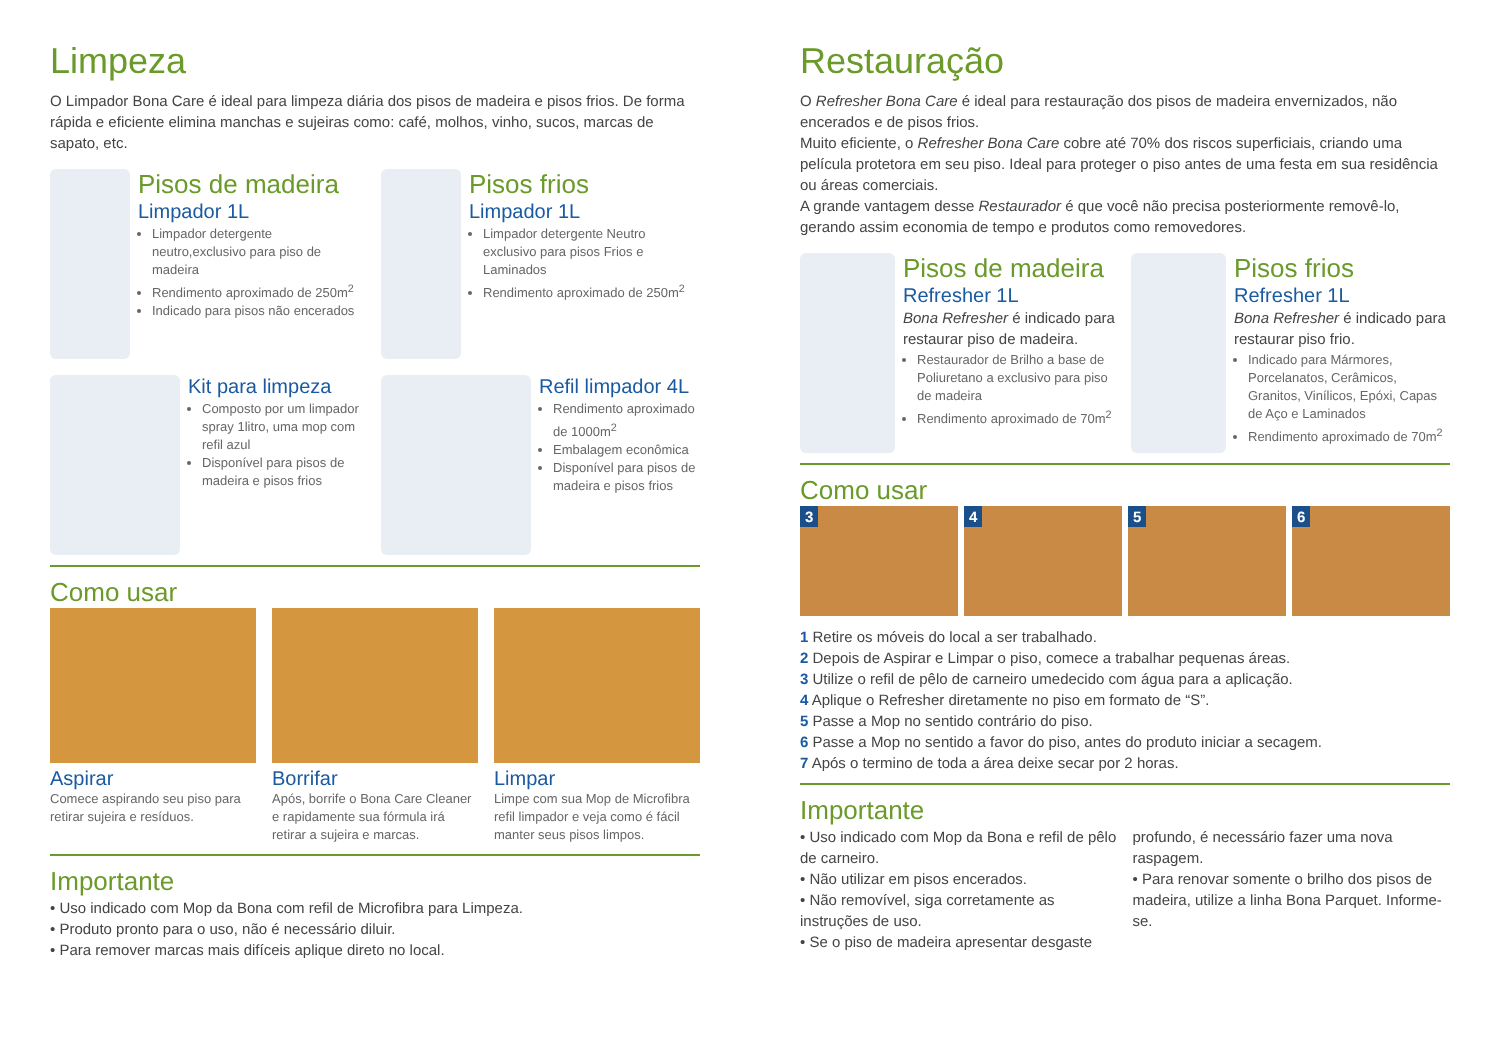Limpeza
O Limpador Bona Care é ideal para limpeza diária dos pisos de madeira e pisos frios. De forma rápida e eficiente elimina manchas e sujeiras como: café, molhos, vinho, sucos, marcas de sapato, etc.
Pisos de madeira
Limpador 1L
Limpador detergente neutro,exclusivo para piso de madeira
Rendimento aproximado de 250m<sup>2</sup>
Indicado para pisos não encerados
Pisos frios
Limpador 1L
Limpador detergente Neutro exclusivo para pisos Frios e Laminados
Rendimento aproximado de 250m<sup>2</sup>
Kit para limpeza
Composto por um limpador spray 1litro, uma mop com refil azul
Disponível para pisos de madeira e pisos frios
Refil limpador 4L
Rendimento aproximado de 1000m<sup>2</sup>
Embalagem econômica
Disponível para pisos de madeira e pisos frios
Como usar
Aspirar
Comece aspirando seu piso para retirar sujeira e resíduos.
Borrifar
Após, borrife o Bona Care Cleaner e rapidamente sua fórmula irá retirar a sujeira e marcas.
Limpar
Limpe com sua Mop de Microfibra refil limpador e veja como é fácil manter seus pisos limpos.
Importante
• Uso indicado com Mop da Bona com refil de Microfibra para Limpeza.
• Produto pronto para o uso, não é necessário diluir.
• Para remover marcas mais difíceis aplique direto no local.
Restauração
O Refresher Bona Care é ideal para restauração dos pisos de madeira envernizados, não encerados e de pisos frios.
Muito eficiente, o Refresher Bona Care cobre até 70% dos riscos superficiais, criando uma película protetora em seu piso. Ideal para proteger o piso antes de uma festa em sua residência ou áreas comerciais.
A grande vantagem desse Restaurador é que você não precisa posteriormente removê-lo, gerando assim economia de tempo e produtos como removedores.
Pisos de madeira
Refresher 1L
Bona Refresher é indicado para restaurar piso de madeira.
Restaurador de Brilho a base de Poliuretano a exclusivo para piso de madeira
Rendimento aproximado de 70m<sup>2</sup>
Pisos frios
Refresher 1L
Bona Refresher é indicado para restaurar piso frio.
Indicado para Mármores, Porcelanatos, Cerâmicos, Granitos, Vinílicos, Epóxi, Capas de Aço e Laminados
Rendimento aproximado de 70m<sup>2</sup>
Como usar
3 4 5 6
1 Retire os móveis do local a ser trabalhado.
2 Depois de Aspirar e Limpar o piso, comece a trabalhar pequenas áreas.
3 Utilize o refil de pêlo de carneiro umedecido com água para a aplicação.
4 Aplique o Refresher diretamente no piso em formato de “S”.
5 Passe a Mop no sentido contrário do piso.
6 Passe a Mop no sentido a favor do piso, antes do produto iniciar a secagem.
7 Após o termino de toda a área deixe secar por 2 horas.
Importante
• Uso indicado com Mop da Bona e refil de pêlo de carneiro.
• Não utilizar em pisos encerados.
• Não removível, siga corretamente as instruções de uso.
• Se o piso de madeira apresentar desgaste profundo, é necessário fazer uma nova raspagem.
• Para renovar somente o brilho dos pisos de madeira, utilize a linha Bona Parquet. Informe-se.